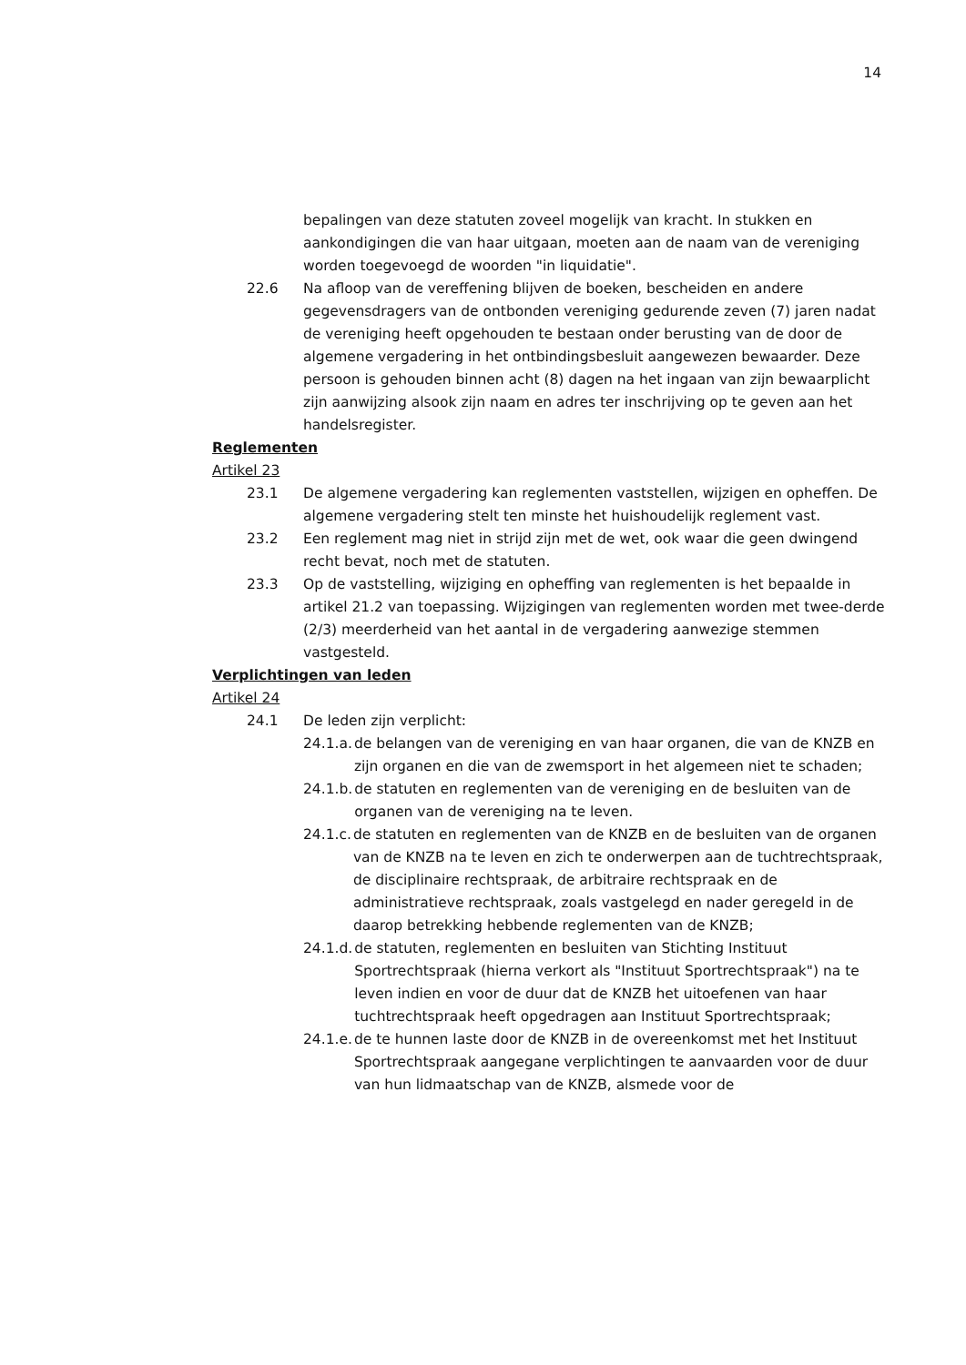14
bepalingen van deze statuten zoveel mogelijk van kracht. In stukken en aankondigingen die van haar uitgaan, moeten aan de naam van de vereniging worden toegevoegd de woorden "in liquidatie".
22.6 Na afloop van de vereffening blijven de boeken, bescheiden en andere gegevensdragers van de ontbonden vereniging gedurende zeven (7) jaren nadat de vereniging heeft opgehouden te bestaan onder berusting van de door de algemene vergadering in het ontbindingsbesluit aangewezen bewaarder. Deze persoon is gehouden binnen acht (8) dagen na het ingaan van zijn bewaarplicht zijn aanwijzing alsook zijn naam en adres ter inschrijving op te geven aan het handelsregister.
Reglementen
Artikel 23
23.1 De algemene vergadering kan reglementen vaststellen, wijzigen en opheffen. De algemene vergadering stelt ten minste het huishoudelijk reglement vast.
23.2 Een reglement mag niet in strijd zijn met de wet, ook waar die geen dwingend recht bevat, noch met de statuten.
23.3 Op de vaststelling, wijziging en opheffing van reglementen is het bepaalde in artikel 21.2 van toepassing. Wijzigingen van reglementen worden met twee-derde (2/3) meerderheid van het aantal in de vergadering aanwezige stemmen vastgesteld.
Verplichtingen van leden
Artikel 24
24.1 De leden zijn verplicht:
24.1.a. de belangen van de vereniging en van haar organen, die van de KNZB en zijn organen en die van de zwemsport in het algemeen niet te schaden;
24.1.b. de statuten en reglementen van de vereniging en de besluiten van de organen van de vereniging na te leven.
24.1.c. de statuten en reglementen van de KNZB en de besluiten van de organen van de KNZB na te leven en zich te onderwerpen aan de tuchtrechtspraak, de disciplinaire rechtspraak, de arbitraire rechtspraak en de administratieve rechtspraak, zoals vastgelegd en nader geregeld in de daarop betrekking hebbende reglementen van de KNZB;
24.1.d. de statuten, reglementen en besluiten van Stichting Instituut Sportrechtspraak (hierna verkort als "Instituut Sportrechtspraak") na te leven indien en voor de duur dat de KNZB het uitoefenen van haar tuchtrechtspraak heeft opgedragen aan Instituut Sportrechtspraak;
24.1.e. de te hunnen laste door de KNZB in de overeenkomst met het Instituut Sportrechtspraak aangegane verplichtingen te aanvaarden voor de duur van hun lidmaatschap van de KNZB, alsmede voor de